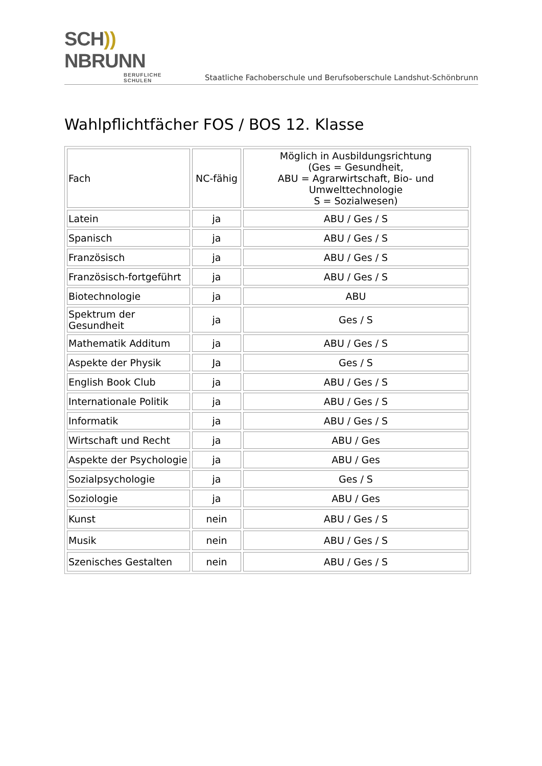SCH)) NBRUNN
BERUFLICHE SCHULEN
Staatliche Fachoberschule und Berufsoberschule Landshut-Schönbrunn
Wahlpflichtfächer FOS / BOS 12. Klasse
| Fach | NC-fähig | Möglich in Ausbildungsrichtung (Ges = Gesundheit, ABU = Agrarwirtschaft, Bio- und Umwelttechnologie S = Sozialwesen) |
| --- | --- | --- |
| Latein | ja | ABU / Ges / S |
| Spanisch | ja | ABU / Ges / S |
| Französisch | ja | ABU / Ges / S |
| Französisch-fortgeführt | ja | ABU / Ges / S |
| Biotechnologie | ja | ABU |
| Spektrum der Gesundheit | ja | Ges / S |
| Mathematik Additum | ja | ABU / Ges / S |
| Aspekte der Physik | Ja | Ges / S |
| English Book Club | ja | ABU / Ges / S |
| Internationale Politik | ja | ABU / Ges / S |
| Informatik | ja | ABU / Ges / S |
| Wirtschaft und Recht | ja | ABU / Ges |
| Aspekte der Psychologie | ja | ABU / Ges |
| Sozialpsychologie | ja | Ges / S |
| Soziologie | ja | ABU / Ges |
| Kunst | nein | ABU / Ges / S |
| Musik | nein | ABU / Ges / S |
| Szenisches Gestalten | nein | ABU / Ges / S |